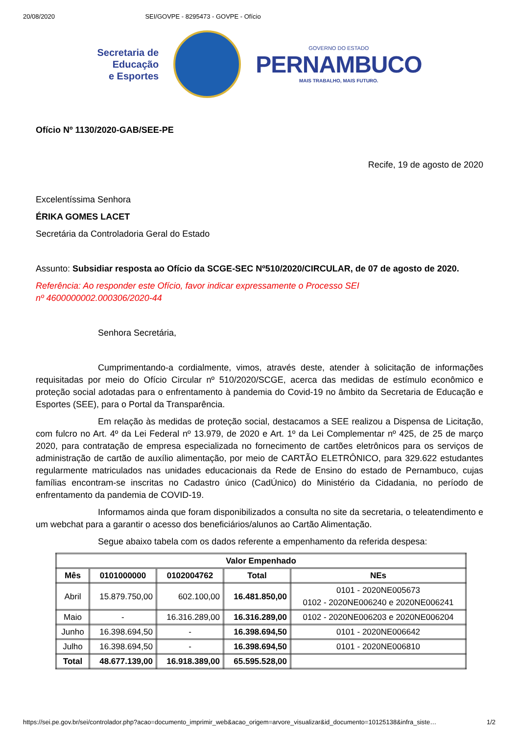20/08/2020 SEI/GOVPE - 8295473 - GOVPE - Ofício
Secretaria de
Educação
e Esportes
GOVERNO DO ESTADO
PERNAMBUCO
MAIS TRABALHO, MAIS FUTURO.
Ofício Nº 1130/2020-GAB/SEE-PE
Recife, 19 de agosto de 2020
Excelentíssima Senhora
ÉRIKA GOMES LACET
Secretária da Controladoria Geral do Estado
Assunto: Subsidiar resposta ao Ofício da SCGE-SEC Nº510/2020/CIRCULAR, de 07 de agosto de 2020.
Referência: Ao responder este Ofício, favor indicar expressamente o Processo SEI
nº 4600000002.000306/2020-44
Senhora Secretária,
Cumprimentando-a cordialmente, vimos, através deste, atender à solicitação de informações requisitadas por meio do Ofício Circular nº 510/2020/SCGE, acerca das medidas de estímulo econômico e proteção social adotadas para o enfrentamento à pandemia do Covid-19 no âmbito da Secretaria de Educação e Esportes (SEE), para o Portal da Transparência.
Em relação às medidas de proteção social, destacamos a SEE realizou a Dispensa de Licitação, com fulcro no Art. 4º da Lei Federal nº 13.979, de 2020 e Art. 1º da Lei Complementar nº 425, de 25 de março 2020, para contratação de empresa especializada no fornecimento de cartões eletrônicos para os serviços de administração de cartão de auxílio alimentação, por meio de CARTÃO ELETRÔNICO, para 329.622 estudantes regularmente matriculados nas unidades educacionais da Rede de Ensino do estado de Pernambuco, cujas famílias encontram-se inscritas no Cadastro único (CadÚnico) do Ministério da Cidadania, no período de enfrentamento da pandemia de COVID-19.
Informamos ainda que foram disponibilizados a consulta no site da secretaria, o teleatendimento e um webchat para a garantir o acesso dos beneficiários/alunos ao Cartão Alimentação.
Segue abaixo tabela com os dados referente a empenhamento da referida despesa:
| Valor Empenhado | | | | |
| --- | --- | --- | --- | --- |
| Mês | 0101000000 | 0102004762 | Total | NEs |
| Abril | 15.879.750,00 | 602.100,00 | 16.481.850,00 | 0101 - 2020NE005673 0102 - 2020NE006240 e 2020NE006241 |
| Maio | - | 16.316.289,00 | 16.316.289,00 | 0102 - 2020NE006203 e 2020NE006204 |
| Junho | 16.398.694,50 | - | 16.398.694,50 | 0101 - 2020NE006642 |
| Julho | 16.398.694,50 | - | 16.398.694,50 | 0101 - 2020NE006810 |
| Total | 48.677.139,00 | 16.918.389,00 | 65.595.528,00 | |
https://sei.pe.gov.br/sei/controlador.php?acao=documento_imprimir_web&acao_origem=arvore_visualizar&id_documento=10125138&infra_siste… 1/2